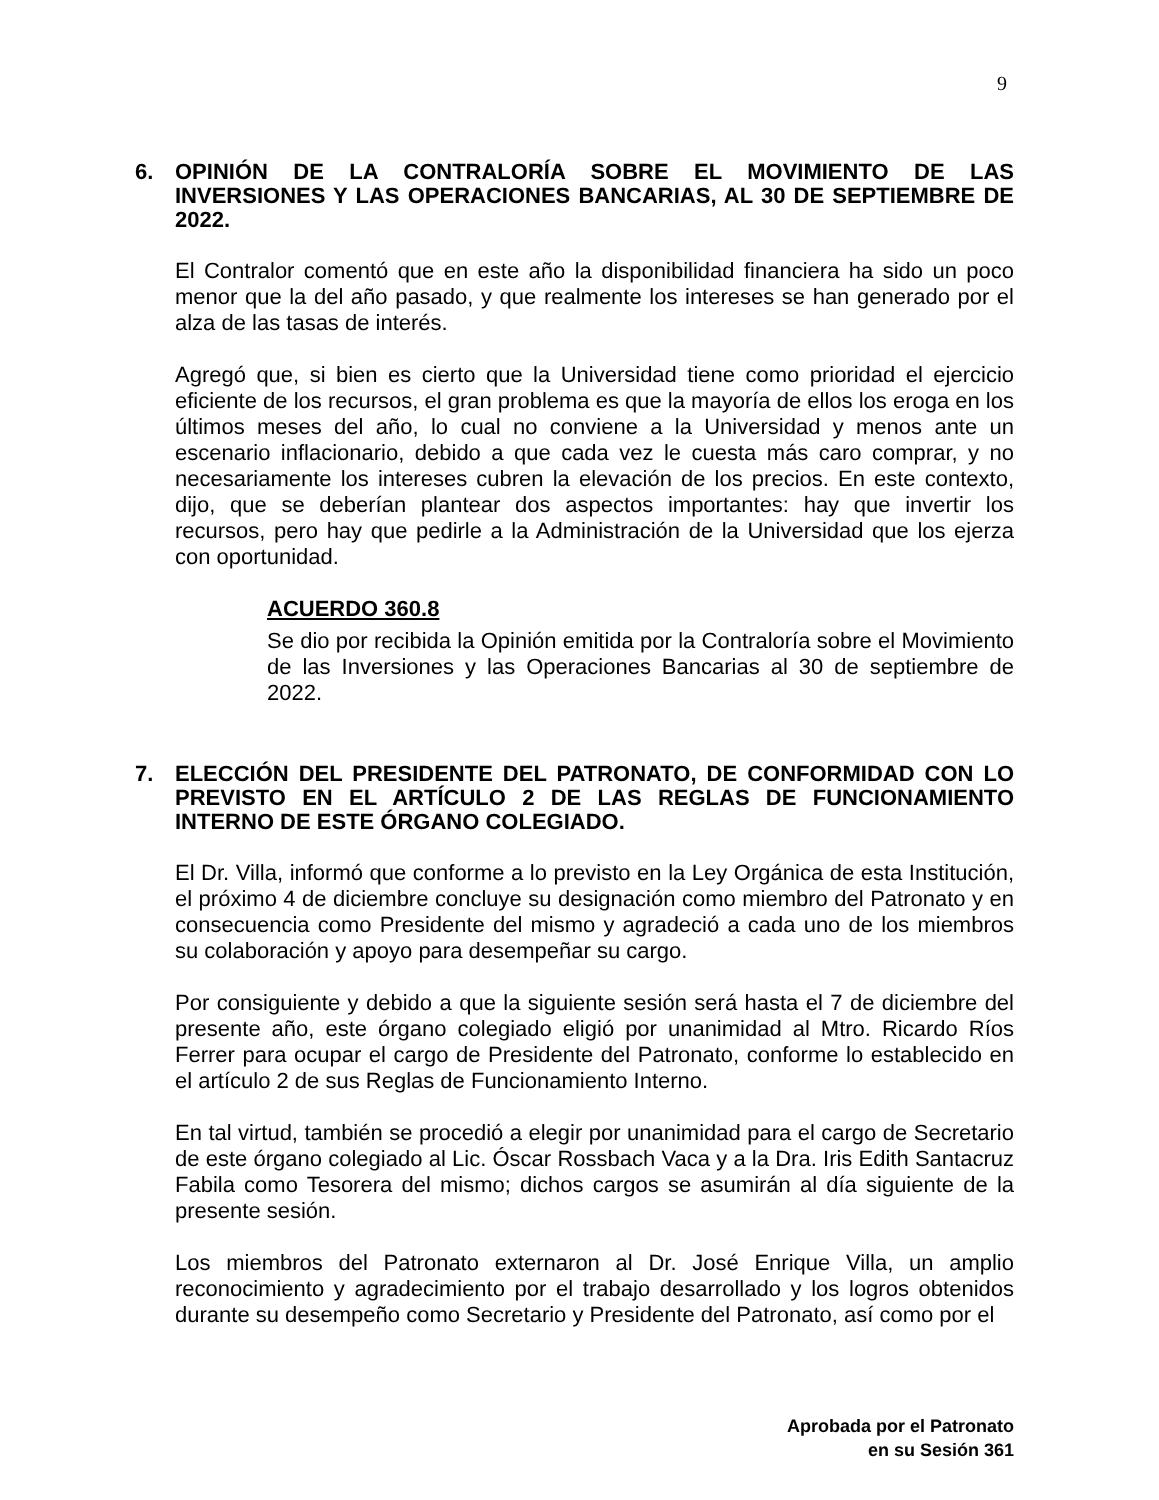9
6. OPINIÓN DE LA CONTRALORÍA SOBRE EL MOVIMIENTO DE LAS INVERSIONES Y LAS OPERACIONES BANCARIAS, AL 30 DE SEPTIEMBRE DE 2022.
El Contralor comentó que en este año la disponibilidad financiera ha sido un poco menor que la del año pasado, y que realmente los intereses se han generado por el alza de las tasas de interés.
Agregó que, si bien es cierto que la Universidad tiene como prioridad el ejercicio eficiente de los recursos, el gran problema es que la mayoría de ellos los eroga en los últimos meses del año, lo cual no conviene a la Universidad y menos ante un escenario inflacionario, debido a que cada vez le cuesta más caro comprar, y no necesariamente los intereses cubren la elevación de los precios. En este contexto, dijo, que se deberían plantear dos aspectos importantes: hay que invertir los recursos, pero hay que pedirle a la Administración de la Universidad que los ejerza con oportunidad.
ACUERDO 360.8
Se dio por recibida la Opinión emitida por la Contraloría sobre el Movimiento de las Inversiones y las Operaciones Bancarias al 30 de septiembre de 2022.
7. ELECCIÓN DEL PRESIDENTE DEL PATRONATO, DE CONFORMIDAD CON LO PREVISTO EN EL ARTÍCULO 2 DE LAS REGLAS DE FUNCIONAMIENTO INTERNO DE ESTE ÓRGANO COLEGIADO.
El Dr. Villa, informó que conforme a lo previsto en la Ley Orgánica de esta Institución, el próximo 4 de diciembre concluye su designación como miembro del Patronato y en consecuencia como Presidente del mismo y agradeció a cada uno de los miembros su colaboración y apoyo para desempeñar su cargo.
Por consiguiente y debido a que la siguiente sesión será hasta el 7 de diciembre del presente año, este órgano colegiado eligió por unanimidad al Mtro. Ricardo Ríos Ferrer para ocupar el cargo de Presidente del Patronato, conforme lo establecido en el artículo 2 de sus Reglas de Funcionamiento Interno.
En tal virtud, también se procedió a elegir por unanimidad para el cargo de Secretario de este órgano colegiado al Lic. Óscar Rossbach Vaca y a la Dra. Iris Edith Santacruz Fabila como Tesorera del mismo; dichos cargos se asumirán al día siguiente de la presente sesión.
Los miembros del Patronato externaron al Dr. José Enrique Villa, un amplio reconocimiento y agradecimiento por el trabajo desarrollado y los logros obtenidos durante su desempeño como Secretario y Presidente del Patronato, así como por el
Aprobada por el Patronato
en su Sesión 361